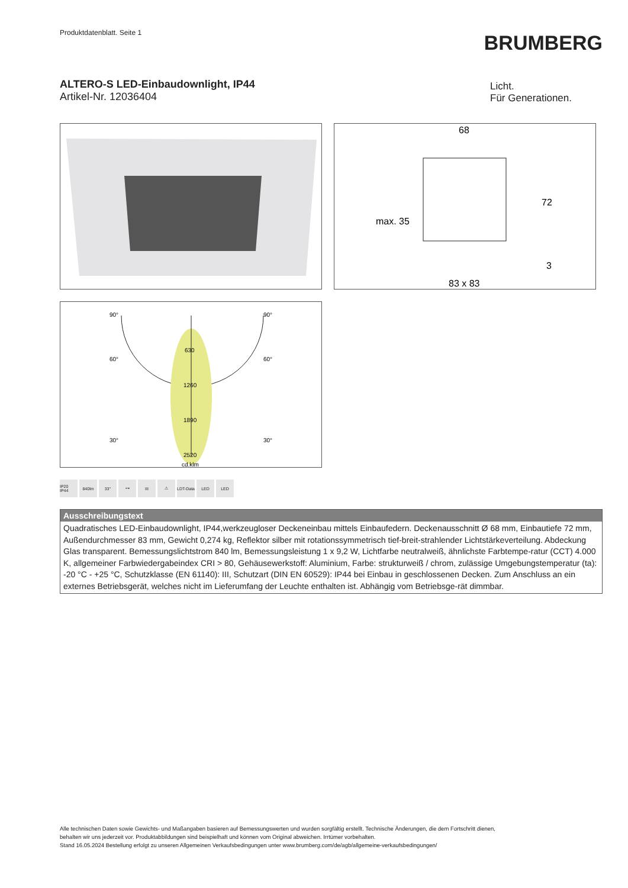Produktdatenblatt. Seite 1
BRUMBERG
ALTERO-S LED-Einbaudownlight, IP44
Artikel-Nr. 12036404
Licht.
Für Generationen.
68
72
max. 35
3
83 x 83
90°
90°
60°
60°
30°
30°
630
1260
1890
2520
cd.klm
IP20 IP44 840lm 33° ⊶ III ⚠ LDT-Data LED LED
Ausschreibungstext
Quadratisches LED-Einbaudownlight, IP44,werkzeugloser Deckeneinbau mittels Einbaufedern. Deckenausschnitt Ø 68 mm, Einbautiefe 72 mm, Außendurchmesser 83 mm, Gewicht 0,274 kg, Reflektor silber mit rotationssymmetrisch tief-breit-strahlender Lichtstärkeverteilung. Abdeckung Glas transparent. Bemessungslichtstrom 840 lm, Bemessungsleistung 1 x 9,2 W, Lichtfarbe neutralweiß, ähnlichste Farbtempe-ratur (CCT) 4.000 K, allgemeiner Farbwiedergabeindex CRI > 80, Gehäusewerkstoff: Aluminium, Farbe: strukturweiß / chrom, zulässige Umgebungstemperatur (ta): -20 °C - +25 °C, Schutzklasse (EN 61140): III, Schutzart (DIN EN 60529): IP44 bei Einbau in geschlossenen Decken. Zum Anschluss an ein externes Betriebsgerät, welches nicht im Lieferumfang der Leuchte enthalten ist. Abhängig vom Betriebsge-rät dimmbar.
Alle technischen Daten sowie Gewichts- und Maßangaben basieren auf Bemessungswerten und wurden sorgfältig erstellt. Technische Änderungen, die dem Fortschritt dienen,
behalten wir uns jederzeit vor. Produktabbildungen sind beispielhaft und können vom Original abweichen. Irrtümer vorbehalten.
Stand 16.05.2024 Bestellung erfolgt zu unseren Allgemeinen Verkaufsbedingungen unter www.brumberg.com/de/agb/allgemeine-verkaufsbedingungen/